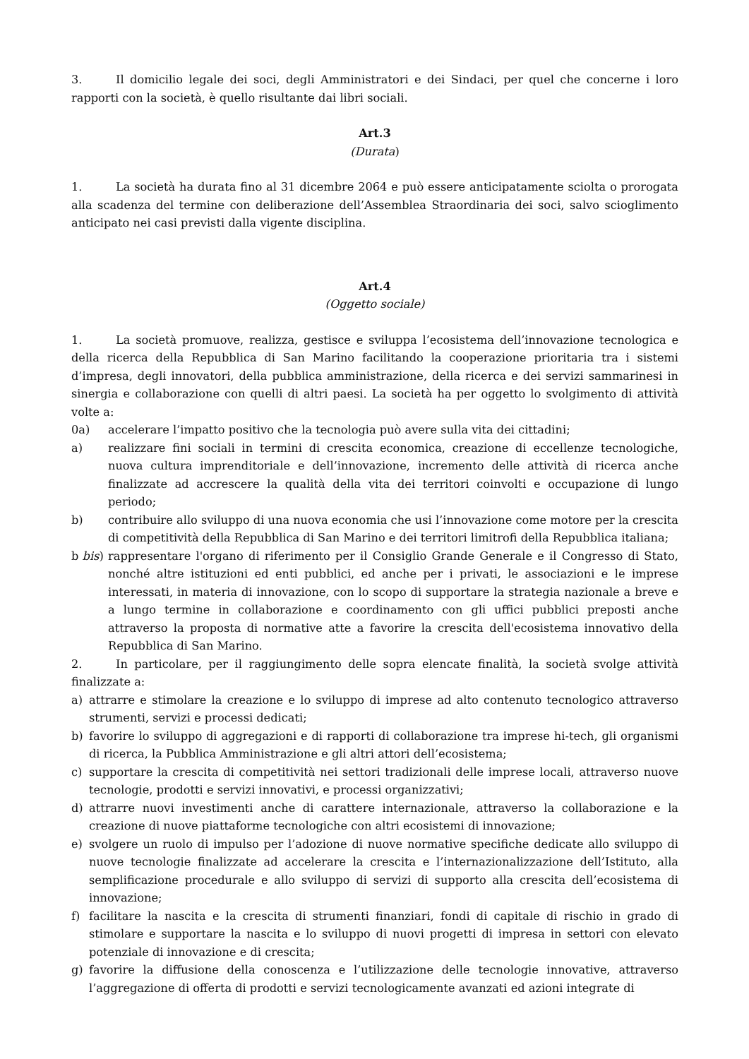3. Il domicilio legale dei soci, degli Amministratori e dei Sindaci, per quel che concerne i loro rapporti con la società, è quello risultante dai libri sociali.
Art.3
(Durata)
1. La società ha durata fino al 31 dicembre 2064 e può essere anticipatamente sciolta o prorogata alla scadenza del termine con deliberazione dell’Assemblea Straordinaria dei soci, salvo scioglimento anticipato nei casi previsti dalla vigente disciplina.
Art.4
(Oggetto sociale)
1. La società promuove, realizza, gestisce e sviluppa l’ecosistema dell’innovazione tecnologica e della ricerca della Repubblica di San Marino facilitando la cooperazione prioritaria tra i sistemi d’impresa, degli innovatori, della pubblica amministrazione, della ricerca e dei servizi sammarinesi in sinergia e collaborazione con quelli di altri paesi. La società ha per oggetto lo svolgimento di attività volte a:
0a) accelerare l’impatto positivo che la tecnologia può avere sulla vita dei cittadini;
a) realizzare fini sociali in termini di crescita economica, creazione di eccellenze tecnologiche, nuova cultura imprenditoriale e dell’innovazione, incremento delle attività di ricerca anche finalizzate ad accrescere la qualità della vita dei territori coinvolti e occupazione di lungo periodo;
b) contribuire allo sviluppo di una nuova economia che usi l’innovazione come motore per la crescita di competitività della Repubblica di San Marino e dei territori limitrofi della Repubblica italiana;
b bis) rappresentare l'organo di riferimento per il Consiglio Grande Generale e il Congresso di Stato, nonché altre istituzioni ed enti pubblici, ed anche per i privati, le associazioni e le imprese interessati, in materia di innovazione, con lo scopo di supportare la strategia nazionale a breve e a lungo termine in collaborazione e coordinamento con gli uffici pubblici preposti anche attraverso la proposta di normative atte a favorire la crescita dell'ecosistema innovativo della Repubblica di San Marino.
2. In particolare, per il raggiungimento delle sopra elencate finalità, la società svolge attività finalizzate a:
a) attrarre e stimolare la creazione e lo sviluppo di imprese ad alto contenuto tecnologico attraverso strumenti, servizi e processi dedicati;
b) favorire lo sviluppo di aggregazioni e di rapporti di collaborazione tra imprese hi-tech, gli organismi di ricerca, la Pubblica Amministrazione e gli altri attori dell’ecosistema;
c) supportare la crescita di competitività nei settori tradizionali delle imprese locali, attraverso nuove tecnologie, prodotti e servizi innovativi, e processi organizzativi;
d) attrarre nuovi investimenti anche di carattere internazionale, attraverso la collaborazione e la creazione di nuove piattaforme tecnologiche con altri ecosistemi di innovazione;
e) svolgere un ruolo di impulso per l’adozione di nuove normative specifiche dedicate allo sviluppo di nuove tecnologie finalizzate ad accelerare la crescita e l’internazionalizzazione dell’Istituto, alla semplificazione procedurale e allo sviluppo di servizi di supporto alla crescita dell’ecosistema di innovazione;
f) facilitare la nascita e la crescita di strumenti finanziari, fondi di capitale di rischio in grado di stimolare e supportare la nascita e lo sviluppo di nuovi progetti di impresa in settori con elevato potenziale di innovazione e di crescita;
g) favorire la diffusione della conoscenza e l’utilizzazione delle tecnologie innovative, attraverso l’aggregazione di offerta di prodotti e servizi tecnologicamente avanzati ed azioni integrate di